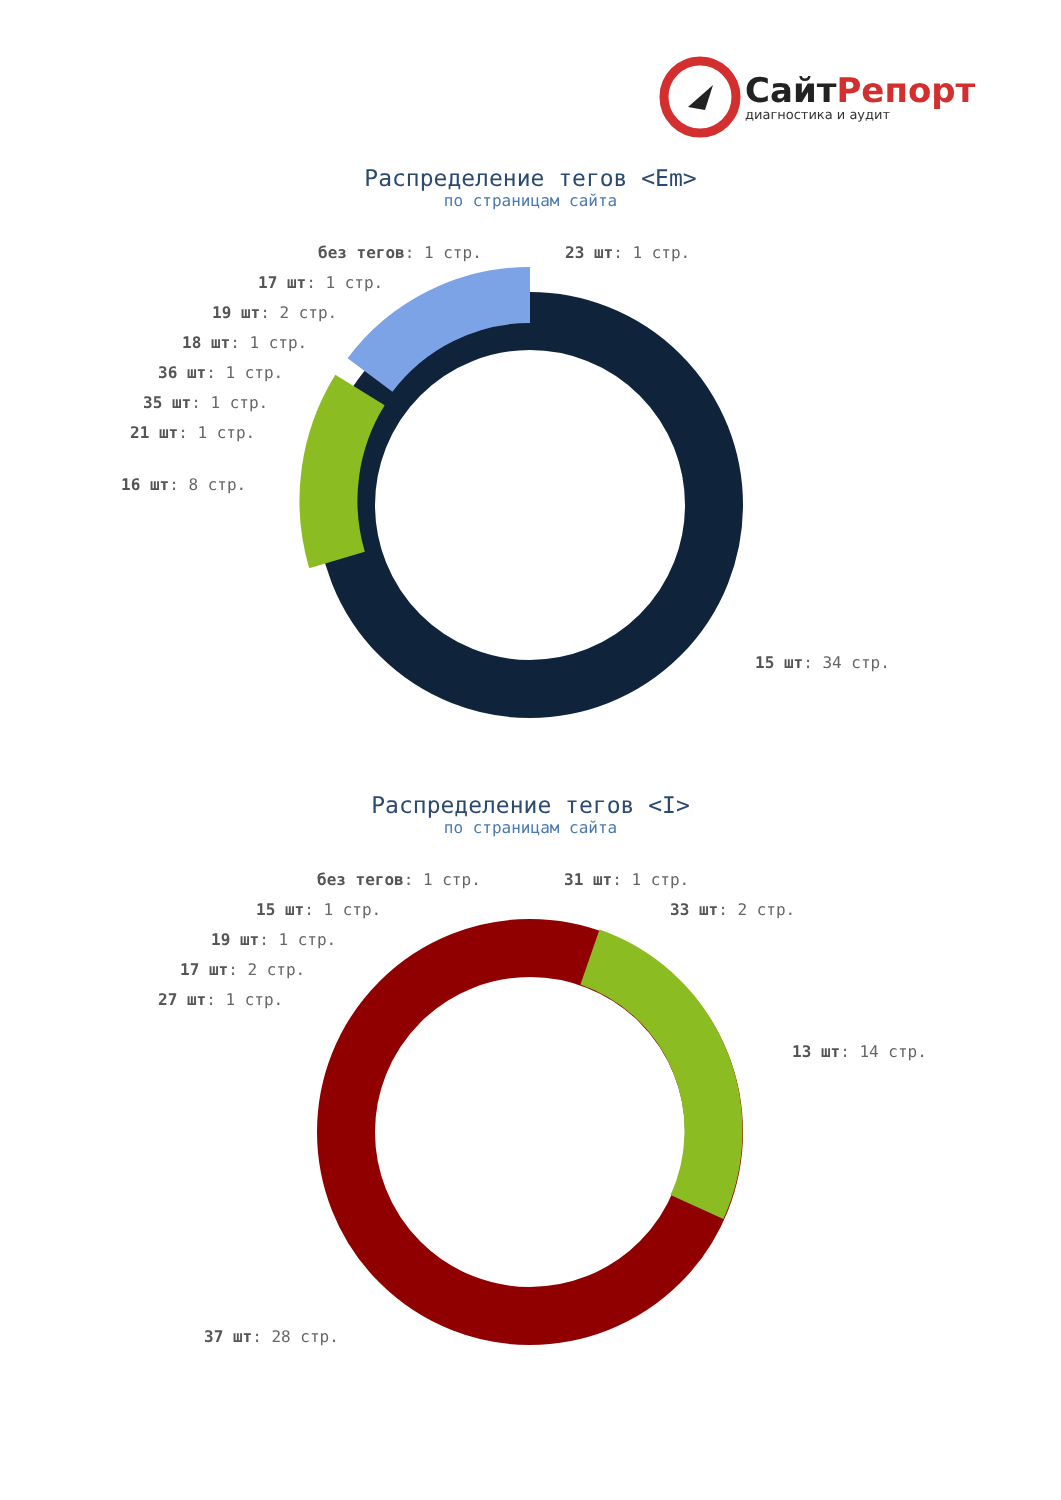СайтРепорт
диагностика и аудит
Распределение тегов <Em>
по страницам сайта
без тегов: 1 стр. 23 шт: 1 стр.
17 шт: 1 стр.
19 шт: 2 стр.
18 шт: 1 стр.
36 шт: 1 стр.
35 шт: 1 стр.
21 шт: 1 стр.
16 шт: 8 стр.
15 шт: 34 стр.
Распределение тегов <I>
по страницам сайта
без тегов: 1 стр. 31 шт: 1 стр.
15 шт: 1 стр. 33 шт: 2 стр.
19 шт: 1 стр.
17 шт: 2 стр.
27 шт: 1 стр.
13 шт: 14 стр.
37 шт: 28 стр.